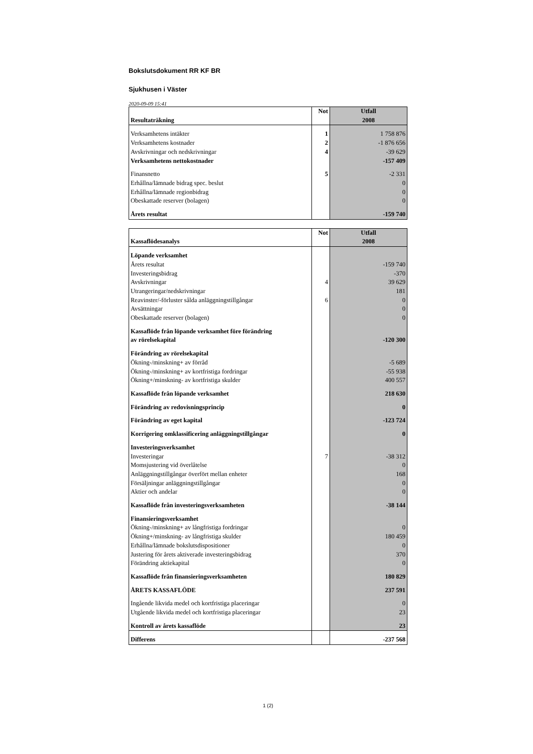Bokslutsdokument RR KF BR
Sjukhusen i Väster
2020-09-09 15:41
| Resultaträkning | Not | Utfall 2008 |
| Verksamhetens intäkter | 1 | 1 758 876 |
| Verksamhetens kostnader | 2 | -1 876 656 |
| Avskrivningar och nedskrivningar | 4 | -39 629 |
| Verksamhetens nettokostnader | | -157 409 |
| Finansnetto | 5 | -2 331 |
| Erhållna/lämnade bidrag spec. beslut | | 0 |
| Erhållna/lämnade regionbidrag | | 0 |
| Obeskattade reserver (bolagen) | | 0 |
| Årets resultat | | -159 740 |
| Kassaflödesanalys | Not | Utfall 2008 |
| Löpande verksamhet | | |
| Årets resultat | | -159 740 |
| Investeringsbidrag | | -370 |
| Avskrivningar | 4 | 39 629 |
| Utrangeringar/nedskrivningar | | 181 |
| Reavinster/-förluster sålda anläggningstillgångar | 6 | 0 |
| Avsättningar | | 0 |
| Obeskattade reserver (bolagen) | | 0 |
| Kassaflöde från löpande verksamhet före förändring av rörelsekapital | | -120 300 |
| Förändring av rörelsekapital | | |
| Ökning-/minskning+ av förråd | | -5 689 |
| Ökning-/minskning+ av kortfristiga fordringar | | -55 938 |
| Ökning+/minskning- av kortfristiga skulder | | 400 557 |
| Kassaflöde från löpande verksamhet | | 218 630 |
| Förändring av redovisningsprincip | | 0 |
| Förändring av eget kapital | | -123 724 |
| Korrigering omklassificering anläggningstillgångar | | 0 |
| Investeringsverksamhet | | |
| Investeringar | 7 | -38 312 |
| Momsjustering vid överlåtelse | | 0 |
| Anläggningstillgångar överfört mellan enheter | | 168 |
| Försäljningar anläggningstillgångar | | 0 |
| Aktier och andelar | | 0 |
| Kassaflöde från investeringsverksamheten | | -38 144 |
| Finansieringsverksamhet | | |
| Ökning-/minskning+ av långfristiga fordringar | | 0 |
| Ökning+/minskning- av långfristiga skulder | | 180 459 |
| Erhållna/lämnade bokslutsdispositioner | | 0 |
| Justering för årets aktiverade investeringsbidrag | | 370 |
| Förändring aktiekapital | | 0 |
| Kassaflöde från finansieringsverksamheten | | 180 829 |
| ÅRETS KASSAFLÖDE | | 237 591 |
| Ingående likvida medel och kortfristiga placeringar | | 0 |
| Utgående likvida medel och kortfristiga placeringar | | 23 |
| Kontroll av årets kassaflöde | | 23 |
| Differens | | -237 568 |
1 (2)